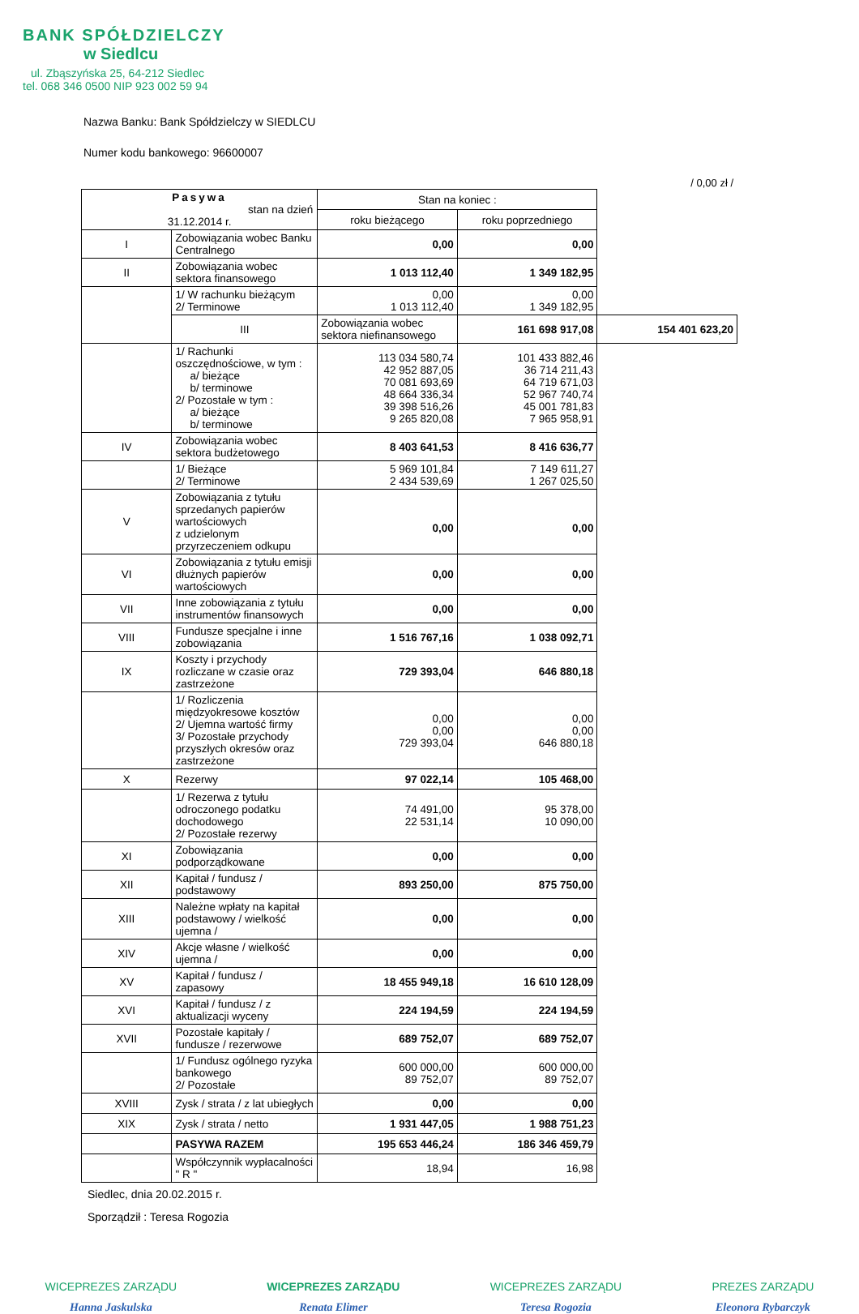BANK SPÓŁDZIELCZY
w Siedlcu
ul. Zbąszyńska 25, 64-212 Siedlec
tel. 068 346 0500 NIP 923 002 59 94
Nazwa Banku: Bank Spółdzielczy w SIEDLCU
Numer kodu bankowego: 96600007
/ 0,00 zł /
| Pasywa stan na dzień 31.12.2014 r. | | Stan na koniec : | | |
| --- | --- | --- | --- | --- |
| | | roku bieżącego | roku poprzedniego | |
| I | Zobowiązania wobec Banku Centralnego | 0,00 | 0,00 | |
| II | Zobowiązania wobec sektora finansowego | 1 013 112,40 | 1 349 182,95 | |
| | 1/ W rachunku bieżącym 2/ Terminowe | 0,00 1 013 112,40 | 0,00 1 349 182,95 | |
| | III | Zobowiązania wobec sektora niefinansowego | 161 698 917,08 | 154 401 623,20 |
| | 1/ Rachunki oszczędnościowe, w tym : a/ bieżące b/ terminowe 2/ Pozostałe w tym : a/ bieżące b/ terminowe | 113 034 580,74 42 952 887,05 70 081 693,69 48 664 336,34 39 398 516,26 9 265 820,08 | 101 433 882,46 36 714 211,43 64 719 671,03 52 967 740,74 45 001 781,83 7 965 958,91 | |
| IV | Zobowiązania wobec sektora budżetowego | 8 403 641,53 | 8 416 636,77 | |
| | 1/ Bieżące 2/ Terminowe | 5 969 101,84 2 434 539,69 | 7 149 611,27 1 267 025,50 | |
| V | Zobowiązania z tytułu sprzedanych papierów wartościowych z udzielonym przyrzeczeniem odkupu | 0,00 | 0,00 | |
| VI | Zobowiązania z tytułu emisji dłużnych papierów wartościowych | 0,00 | 0,00 | |
| VII | Inne zobowiązania z tytułu instrumentów finansowych | 0,00 | 0,00 | |
| VIII | Fundusze specjalne i inne zobowiązania | 1 516 767,16 | 1 038 092,71 | |
| IX | Koszty i przychody rozliczane w czasie oraz zastrzeżone | 729 393,04 | 646 880,18 | |
| | 1/ Rozliczenia międzyokresowe kosztów 2/ Ujemna wartość firmy 3/ Pozostałe przychody przyszłych okresów oraz zastrzeżone | 0,00 0,00 729 393,04 | 0,00 0,00 646 880,18 | |
| X | Rezerwy | 97 022,14 | 105 468,00 | |
| | 1/ Rezerwa z tytułu odroczonego podatku dochodowego 2/ Pozostałe rezerwy | 74 491,00 22 531,14 | 95 378,00 10 090,00 | |
| XI | Zobowiązania podporządkowane | 0,00 | 0,00 | |
| XII | Kapitał / fundusz / podstawowy | 893 250,00 | 875 750,00 | |
| XIII | Należne wpłaty na kapitał podstawowy / wielkość ujemna / | 0,00 | 0,00 | |
| XIV | Akcje własne / wielkość ujemna / | 0,00 | 0,00 | |
| XV | Kapitał / fundusz / zapasowy | 18 455 949,18 | 16 610 128,09 | |
| XVI | Kapitał / fundusz / z aktualizacji wyceny | 224 194,59 | 224 194,59 | |
| XVII | Pozostałe kapitały / fundusze / rezerwowe | 689 752,07 | 689 752,07 | |
| | 1/ Fundusz ogólnego ryzyka bankowego 2/ Pozostałe | 600 000,00 89 752,07 | 600 000,00 89 752,07 | |
| XVIII | Zysk / strata / z lat ubiegłych | 0,00 | 0,00 | |
| XIX | Zysk / strata / netto | 1 931 447,05 | 1 988 751,23 | |
| | PASYWA RAZEM | 195 653 446,24 | 186 346 459,79 | |
| | Współczynnik wypłacalności " R " | 18,94 | 16,98 | |
Siedlec, dnia 20.02.2015 r.
Sporządził : Teresa Rogozia
WICEPREZES ZARZĄDU
Hanna Jaskulska
WICEPREZES ZARZĄDU
Renata Elimer
WICEPREZES ZARZĄDU
Teresa Rogozia
PREZES ZARZĄDU
Eleonora Rybarczyk